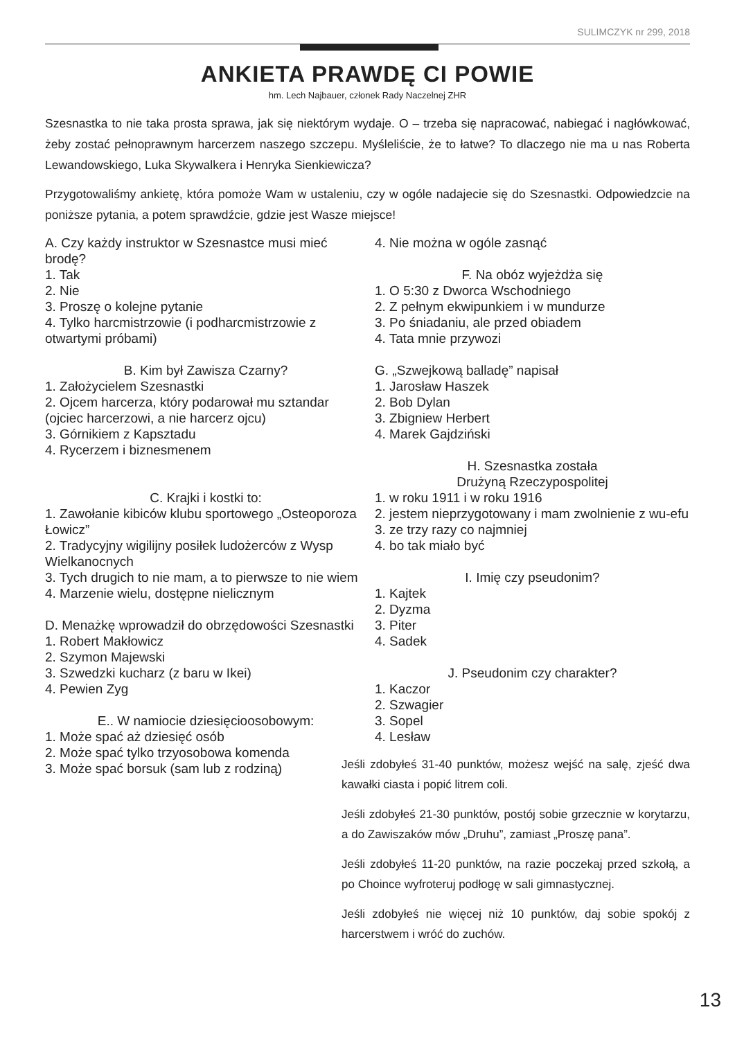SULIMCZYK nr 299, 2018
ANKIETA PRAWDĘ CI POWIE
hm. Lech Najbauer, członek Rady Naczelnej ZHR
Szesnastka to nie taka prosta sprawa, jak się niektórym wydaje. O – trzeba się napracować, nabiegać i nagłówkować, żeby zostać pełnoprawnym harcerzem naszego szczepu. Myśleliście, że to łatwe? To dlaczego nie ma u nas Roberta Lewandowskiego, Luka Skywalkera i Henryka Sienkiewicza?
Przygotowaliśmy ankietę, która pomoże Wam w ustaleniu, czy w ogóle nadajecie się do Szesnastki. Odpowiedzcie na poniższe pytania, a potem sprawdźcie, gdzie jest Wasze miejsce!
A. Czy każdy instruktor w Szesnastce musi mieć brodę?
1. Tak
2. Nie
3. Proszę o kolejne pytanie
4. Tylko harcmistrzowie (i podharcmistrzowie z otwartymi próbami)
B. Kim był Zawisza Czarny?
1. Założycielem Szesnastki
2. Ojcem harcerza, który podarował mu sztandar (ojciec harcerzowi, a nie harcerz ojcu)
3. Górnikiem z Kapsztadu
4. Rycerzem i biznesmenem
C. Krajki i kostki to:
1. Zawołanie kibiców klubu sportowego „Osteoporoza Łowicz”
2. Tradycyjny wigilijny posiłek ludożerców z Wysp Wielkanocnych
3. Tych drugich to nie mam, a to pierwsze to nie wiem
4. Marzenie wielu, dostępne nielicznym
D. Menażkę wprowadził do obrzędowości Szesnastki
1. Robert Makłowicz
2. Szymon Majewski
3. Szwedzki kucharz (z baru w Ikei)
4. Pewien Zyg
E.. W namiocie dziesięcioosobowym:
1. Może spać aż dziesięć osób
2. Może spać tylko trzyosobowa komenda
3. Może spać borsuk (sam lub z rodziną)
4. Nie można w ogóle zasnąć
F. Na obóz wyjeżdża się
1. O 5:30 z Dworca Wschodniego
2. Z pełnym ekwipunkiem i w mundurze
3. Po śniadaniu, ale przed obiadem
4. Tata mnie przywozi
G. „Szwejkową balladę” napisał
1. Jarosław Haszek
2. Bob Dylan
3. Zbigniew Herbert
4. Marek Gajdziński
H. Szesnastka została
Drużyną Rzeczypospolitej
1. w roku 1911 i w roku 1916
2. jestem nieprzygotowany i mam zwolnienie z wu-efu
3. ze trzy razy co najmniej
4. bo tak miało być
I. Imię czy pseudonim?
1. Kajtek
2. Dyzma
3. Piter
4. Sadek
J. Pseudonim czy charakter?
1. Kaczor
2. Szwagier
3. Sopel
4. Lesław
Jeśli zdobyłeś 31-40 punktów, możesz wejść na salę, zjeść dwa kawałki ciasta i popić litrem coli.
Jeśli zdobyłeś 21-30 punktów, postój sobie grzecznie w korytarzu, a do Zawiszaków mów „Druhu”, zamiast „Proszę pana”.
Jeśli zdobyłeś 11-20 punktów, na razie poczekaj przed szkołą, a po Choince wyfroteruj podłogę w sali gimnastycznej.
Jeśli zdobyłeś nie więcej niż 10 punktów, daj sobie spokój z harcerstwem i wróć do zuchów.
13